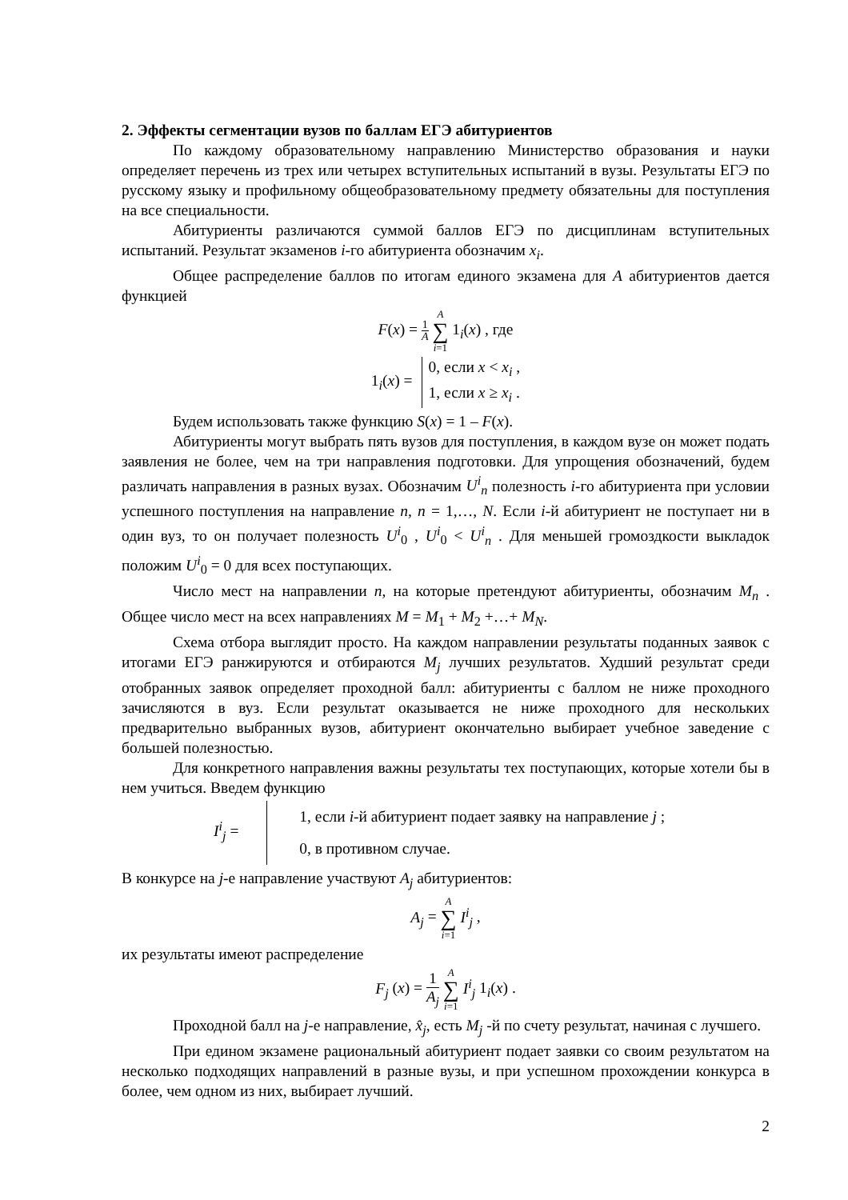2. Эффекты сегментации вузов по баллам ЕГЭ абитуриентов
По каждому образовательному направлению Министерство образования и науки определяет перечень из трех или четырех вступительных испытаний в вузы. Результаты ЕГЭ по русскому языку и профильному общеобразовательному предмету обязательны для поступления на все специальности.
Абитуриенты различаются суммой баллов ЕГЭ по дисциплинам вступительных испытаний. Результат экзаменов i-го абитуриента обозначим x<sub>i</sub>.
Общее распределение баллов по итогам единого экзамена для A абитуриентов дается функцией
F(x) = 1 A A ∑ i=1 1<sub>i</sub>(x) , где
1<sub>i</sub>(x) = 0, если x < x<sub>i</sub> ,
1, если x ≥ x<sub>i</sub> .
Будем использовать также функцию S(x) = 1 – F(x).
Абитуриенты могут выбрать пять вузов для поступления, в каждом вузе он может подать заявления не более, чем на три направления подготовки. Для упрощения обозначений, будем различать направления в разных вузах. Обозначим U<sup>i</sup><sub>n</sub> полезность i-го абитуриента при условии успешного поступления на направление n, n = 1,…, N. Если i-й абитуриент не поступает ни в один вуз, то он получает полезность U<sup>i</sup><sub>0</sub> , U<sup>i</sup><sub>0</sub> < U<sup>i</sup><sub>n</sub> . Для меньшей громоздкости выкладок положим U<sup>i</sup><sub>0</sub> = 0 для всех поступающих.
Число мест на направлении n, на которые претендуют абитуриенты, обозначим M<sub>n</sub> . Общее число мест на всех направлениях M = M<sub>1</sub> + M<sub>2</sub> +…+ M<sub>N</sub>.
Схема отбора выглядит просто. На каждом направлении результаты поданных заявок с итогами ЕГЭ ранжируются и отбираются M<sub>j</sub> лучших результатов. Худший результат среди отобранных заявок определяет проходной балл: абитуриенты с баллом не ниже проходного зачисляются в вуз. Если результат оказывается не ниже проходного для нескольких предварительно выбранных вузов, абитуриент окончательно выбирает учебное заведение с большей полезностью.
Для конкретного направления важны результаты тех поступающих, которые хотели бы в нем учиться. Введем функцию
I<sup>i</sup><sub>j</sub> = 1, если i-й абитуриент подает заявку на направление j ;
0, в противном случае.
В конкурсе на j-е направление участвуют A<sub>j</sub> абитуриентов:
A<sub>j</sub> = A ∑ i=1 I<sup>i</sup><sub>j</sub> ,
их результаты имеют распределение
F<sub>j</sub> (x) = 1 A<sub>j</sub> A ∑ i=1 I<sup>i</sup><sub>j</sub> 1<sub>i</sub>(x) .
Проходной балл на j-е направление, x̂<sub>j</sub>, есть M<sub>j</sub> -й по счету результат, начиная с лучшего.
При едином экзамене рациональный абитуриент подает заявки со своим результатом на несколько подходящих направлений в разные вузы, и при успешном прохождении конкурса в более, чем одном из них, выбирает лучший.
2